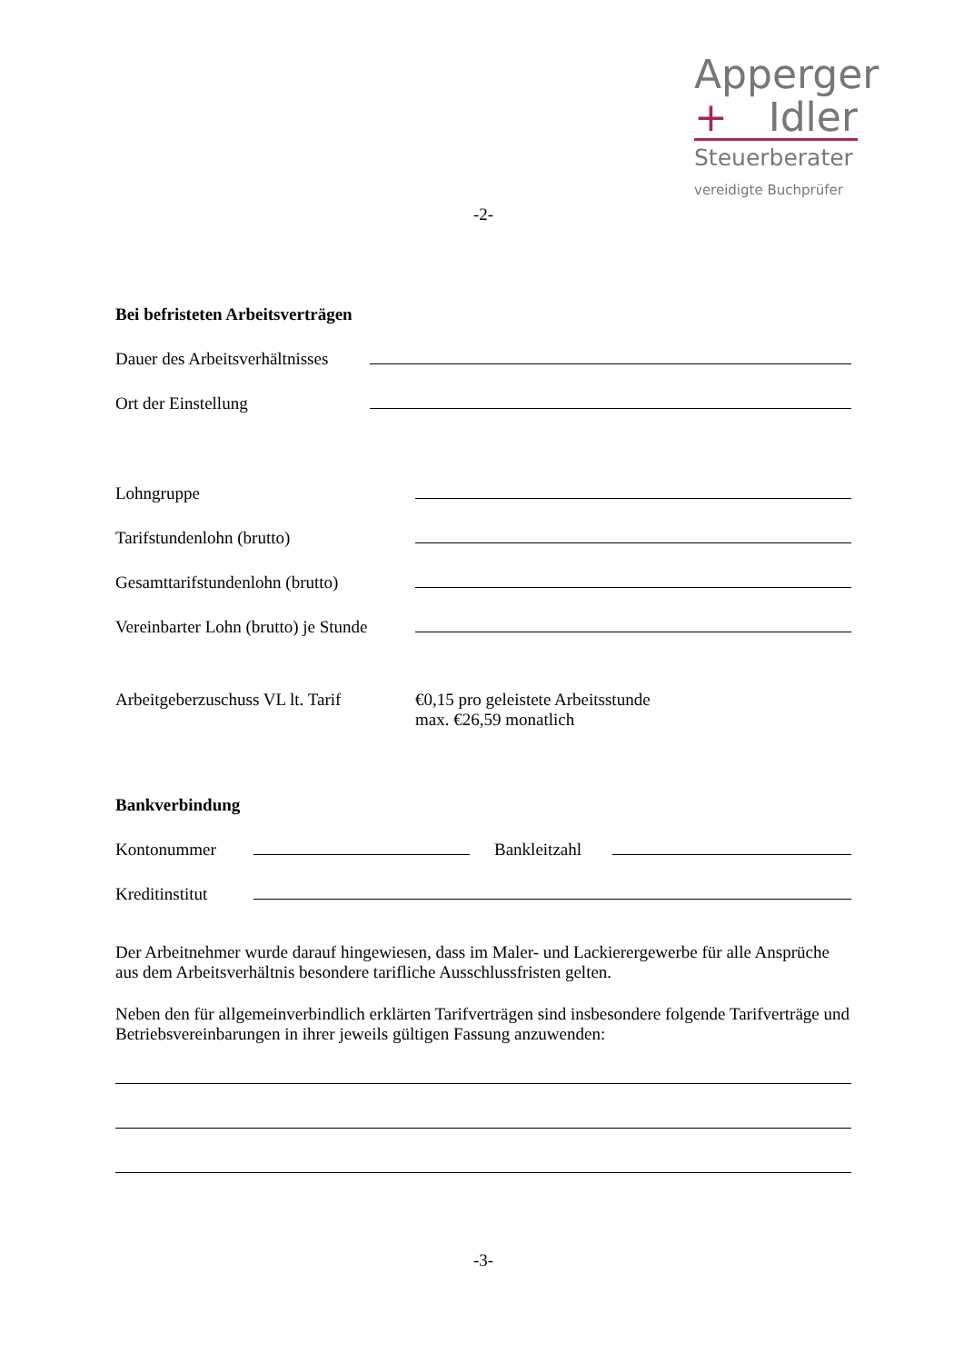Apperger
+ Idler
Steuerberater
vereidigte Buchprüfer
-2-
Bei befristeten Arbeitsverträgen
Dauer des Arbeitsverhältnisses
Ort der Einstellung
Lohngruppe
Tarifstundenlohn (brutto)
Gesamttarifstundenlohn (brutto)
Vereinbarter Lohn (brutto) je Stunde
Arbeitgeberzuschuss VL lt. Tarif €0,15 pro geleistete Arbeitsstunde
max. €26,59 monatlich
Bankverbindung
Kontonummer Bankleitzahl
Kreditinstitut
Der Arbeitnehmer wurde darauf hingewiesen, dass im Maler- und Lackierergewerbe für alle Ansprüche aus dem Arbeitsverhältnis besondere tarifliche Ausschlussfristen gelten.
Neben den für allgemeinverbindlich erklärten Tarifverträgen sind insbesondere folgende Tarifverträge und Betriebsvereinbarungen in ihrer jeweils gültigen Fassung anzuwenden:
-3-